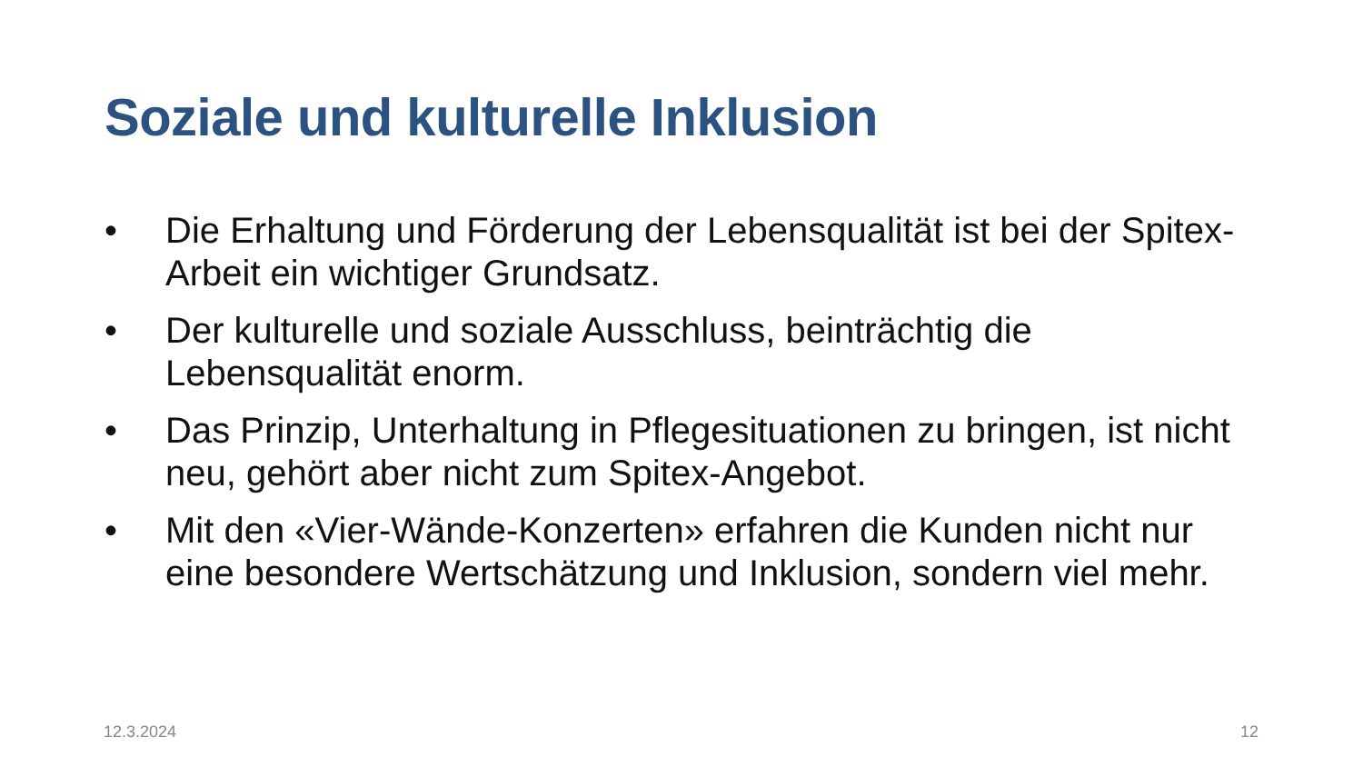Soziale und kulturelle Inklusion
• Die Erhaltung und Förderung der Lebensqualität ist bei der Spitex-Arbeit ein wichtiger Grundsatz.
• Der kulturelle und soziale Ausschluss, beinträchtig die Lebensqualität enorm.
• Das Prinzip, Unterhaltung in Pflegesituationen zu bringen, ist nicht neu, gehört aber nicht zum Spitex-Angebot.
• Mit den «Vier-Wände-Konzerten» erfahren die Kunden nicht nur eine besondere Wertschätzung und Inklusion, sondern viel mehr.
12.3.2024 12